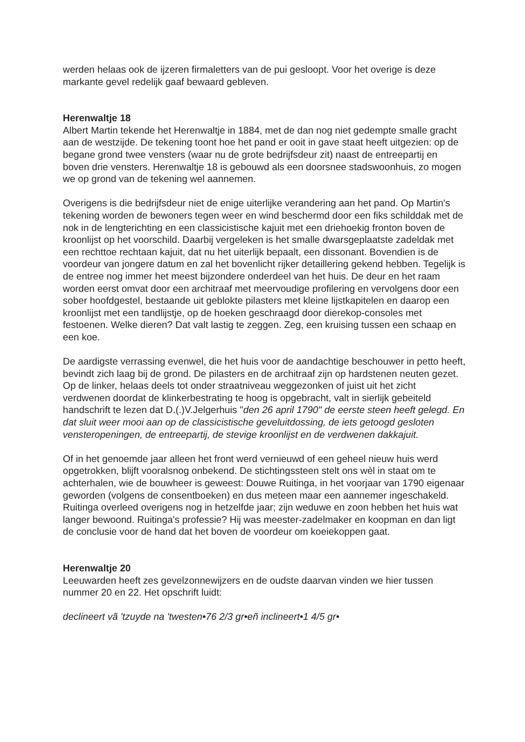werden helaas ook de ijzeren firmaletters van de pui gesloopt. Voor het overige is deze markante gevel redelijk gaaf bewaard gebleven.
Herenwaltje 18
Albert Martin tekende het Herenwaltje in 1884, met de dan nog niet gedempte smalle gracht aan de westzijde. De tekening toont hoe het pand er ooit in gave staat heeft uitgezien: op de begane grond twee vensters (waar nu de grote bedrijfsdeur zit) naast de entreepartij en boven drie vensters. Herenwaltje 18 is gebouwd als een doorsnee stadswoonhuis, zo mogen we op grond van de tekening wel aannemen.
Overigens is die bedrijfsdeur niet de enige uiterlijke verandering aan het pand. Op Martin's tekening worden de bewoners tegen weer en wind beschermd door een fiks schilddak met de nok in de lengterichting en een classicistische kajuit met een driehoekig fronton boven de kroonlijst op het voorschild. Daarbij vergeleken is het smalle dwarsgeplaatste zadeldak met een rechttoe rechtaan kajuit, dat nu het uiterlijk bepaalt, een dissonant. Bovendien is de voordeur van jongere datum en zal het bovenlicht rijker detaillering gekend hebben. Tegelijk is de entree nog immer het meest bijzondere onderdeel van het huis. De deur en het raam worden eerst omvat door een architraaf met meervoudige profilering en vervolgens door een sober hoofdgestel, bestaande uit geblokte pilasters met kleine lijstkapitelen en daarop een kroonlijst met een tandlijstje, op de hoeken geschraagd door dierekop-consoles met festoenen. Welke dieren? Dat valt lastig te zeggen. Zeg, een kruising tussen een schaap en een koe.
De aardigste verrassing evenwel, die het huis voor de aandachtige beschouwer in petto heeft, bevindt zich laag bij de grond. De pilasters en de architraaf zijn op hardstenen neuten gezet. Op de linker, helaas deels tot onder straatniveau weggezonken of juist uit het zicht verdwenen doordat de klinkerbestrating te hoog is opgebracht, valt in sierlijk gebeiteld handschrift te lezen dat D.(.)V.Jelgerhuis "den 26 april 1790" de eerste steen heeft gelegd. En dat sluit weer mooi aan op de classicistische geveluitdossing, de iets getoogd gesloten vensteropeningen, de entreepartij, de stevige kroonlijst en de verdwenen dakkajuit.
Of in het genoemde jaar alleen het front werd vernieuwd of een geheel nieuw huis werd opgetrokken, blijft vooralsnog onbekend. De stichtingssteen stelt ons wèl in staat om te achterhalen, wie de bouwheer is geweest: Douwe Ruitinga, in het voorjaar van 1790 eigenaar geworden (volgens de consentboeken) en dus meteen maar een aannemer ingeschakeld. Ruitinga overleed overigens nog in hetzelfde jaar; zijn weduwe en zoon hebben het huis wat langer bewoond. Ruitinga's professie? Hij was meester-zadelmaker en koopman en dan ligt de conclusie voor de hand dat het boven de voordeur om koeiekoppen gaat.
Herenwaltje 20
Leeuwarden heeft zes gevelzonnewijzers en de oudste daarvan vinden we hier tussen nummer 20 en 22. Het opschrift luidt:
declineert vã 'tzuyde na 'twesten•76 2/3 gr•eñ inclineert•1 4/5 gr•